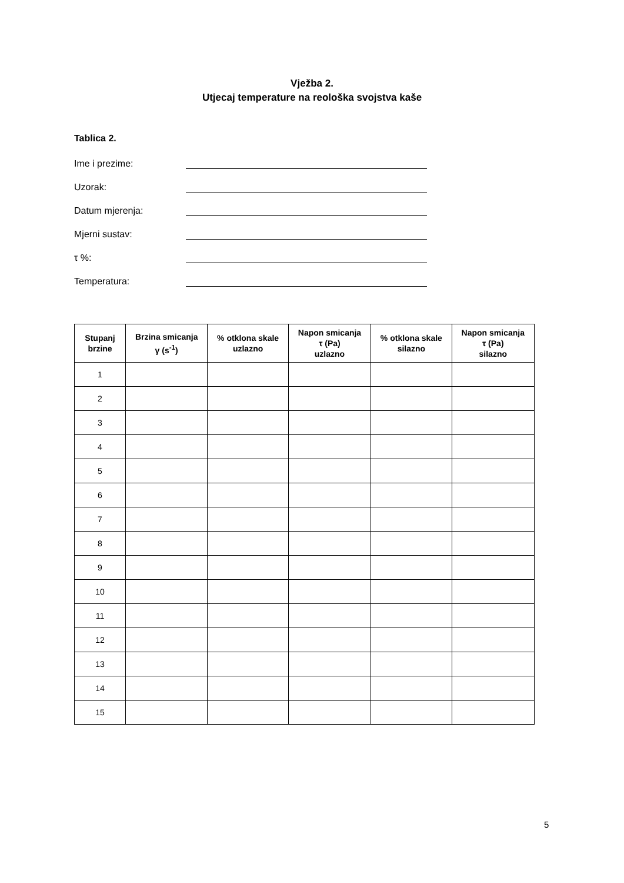Vježba 2.
Utjecaj temperature na reološka svojstva kaše
Tablica 2.
Ime i prezime:
Uzorak:
Datum mjerenja:
Mjerni sustav:
τ %:
Temperatura:
| Stupanj brzine | Brzina smicanja γ (s<sup>-1</sup>) | % otklona skale uzlazno | Napon smicanja τ (Pa) uzlazno | % otklona skale silazno | Napon smicanja τ (Pa) silazno |
| --- | --- | --- | --- | --- | --- |
| 1 | | | | | |
| 2 | | | | | |
| 3 | | | | | |
| 4 | | | | | |
| 5 | | | | | |
| 6 | | | | | |
| 7 | | | | | |
| 8 | | | | | |
| 9 | | | | | |
| 10 | | | | | |
| 11 | | | | | |
| 12 | | | | | |
| 13 | | | | | |
| 14 | | | | | |
| 15 | | | | | |
5